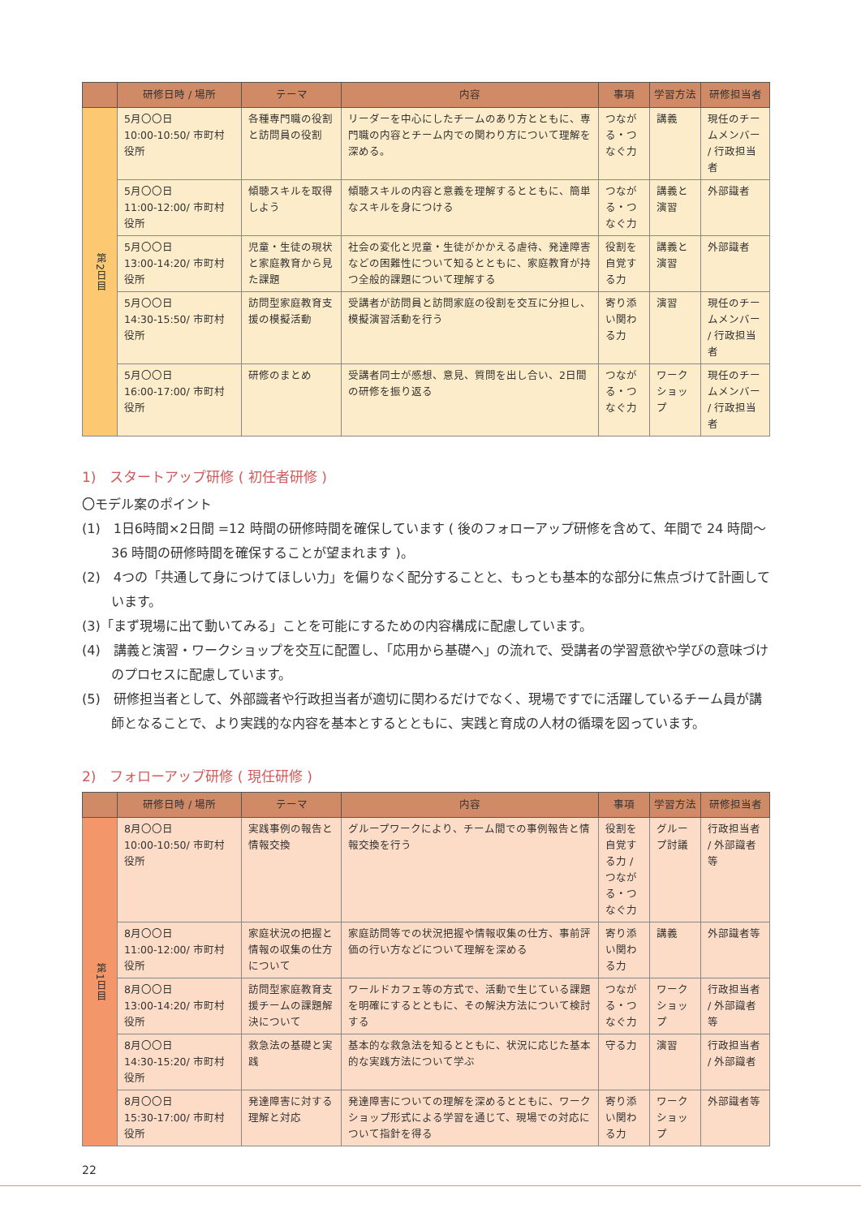| | 研修日時 / 場所 | テーマ | 内容 | 事項 | 学習方法 | 研修担当者 |
| --- | --- | --- | --- | --- | --- | --- |
| 第2日目 | 5月〇〇日 10:00-10:50/ 市町村役所 | 各種専門職の役割と訪問員の役割 | リーダーを中心にしたチームのあり方とともに、専門職の内容とチーム内での関わり方について理解を深める。 | つながる・つなぐ力 | 講義 | 現任のチームメンバー / 行政担当者 |
| | 5月〇〇日 11:00-12:00/ 市町村役所 | 傾聴スキルを取得しよう | 傾聴スキルの内容と意義を理解するとともに、簡単なスキルを身につける | つながる・つなぐ力 | 講義と演習 | 外部識者 |
| | 5月〇〇日 13:00-14:20/ 市町村役所 | 児童・生徒の現状と家庭教育から見た課題 | 社会の変化と児童・生徒がかかえる虐待、発達障害などの困難性について知るとともに、家庭教育が持つ全般的課題について理解する | 役割を自覚する力 | 講義と演習 | 外部識者 |
| | 5月〇〇日 14:30-15:50/ 市町村役所 | 訪問型家庭教育支援の模擬活動 | 受講者が訪問員と訪問家庭の役割を交互に分担し、模擬演習活動を行う | 寄り添い関わる力 | 演習 | 現任のチームメンバー / 行政担当者 |
| | 5月〇〇日 16:00-17:00/ 市町村役所 | 研修のまとめ | 受講者同士が感想、意見、質問を出し合い、2日間の研修を振り返る | つながる・つなぐ力 | ワークショップ | 現任のチームメンバー / 行政担当者 |
1)　スタートアップ研修 ( 初任者研修 )
〇モデル案のポイント
(1)　1日6時間×2日間 =12 時間の研修時間を確保しています ( 後のフォローアップ研修を含めて、年間で 24 時間〜 36 時間の研修時間を確保することが望まれます )。
(2)　4つの「共通して身につけてほしい力」を偏りなく配分することと、もっとも基本的な部分に焦点づけて計画しています。
(3)「まず現場に出て動いてみる」ことを可能にするための内容構成に配慮しています。
(4)　講義と演習・ワークショップを交互に配置し、「応用から基礎へ」の流れで、受講者の学習意欲や学びの意味づけのプロセスに配慮しています。
(5)　研修担当者として、外部識者や行政担当者が適切に関わるだけでなく、現場ですでに活躍しているチーム員が講師となることで、より実践的な内容を基本とするとともに、実践と育成の人材の循環を図っています。
2)　フォローアップ研修 ( 現任研修 )
| | 研修日時 / 場所 | テーマ | 内容 | 事項 | 学習方法 | 研修担当者 |
| --- | --- | --- | --- | --- | --- | --- |
| 第1日目 | 8月〇〇日 10:00-10:50/ 市町村役所 | 実践事例の報告と情報交換 | グループワークにより、チーム間での事例報告と情報交換を行う | 役割を自覚する力 / つながる・つなぐ力 | グループ討議 | 行政担当者 / 外部識者等 |
| | 8月〇〇日 11:00-12:00/ 市町村役所 | 家庭状況の把握と情報の収集の仕方について | 家庭訪問等での状況把握や情報収集の仕方、事前評価の行い方などについて理解を深める | 寄り添い関わる力 | 講義 | 外部識者等 |
| | 8月〇〇日 13:00-14:20/ 市町村役所 | 訪問型家庭教育支援チームの課題解決について | ワールドカフェ等の方式で、活動で生じている課題を明確にするとともに、その解決方法について検討する | つながる・つなぐ力 | ワークショップ | 行政担当者 / 外部識者等 |
| | 8月〇〇日 14:30-15:20/ 市町村役所 | 救急法の基礎と実践 | 基本的な救急法を知るとともに、状況に応じた基本的な実践方法について学ぶ | 守る力 | 演習 | 行政担当者 / 外部識者 |
| | 8月〇〇日 15:30-17:00/ 市町村役所 | 発達障害に対する理解と対応 | 発達障害についての理解を深めるとともに、ワークショップ形式による学習を通じて、現場での対応について指針を得る | 寄り添い関わる力 | ワークショップ | 外部識者等 |
22